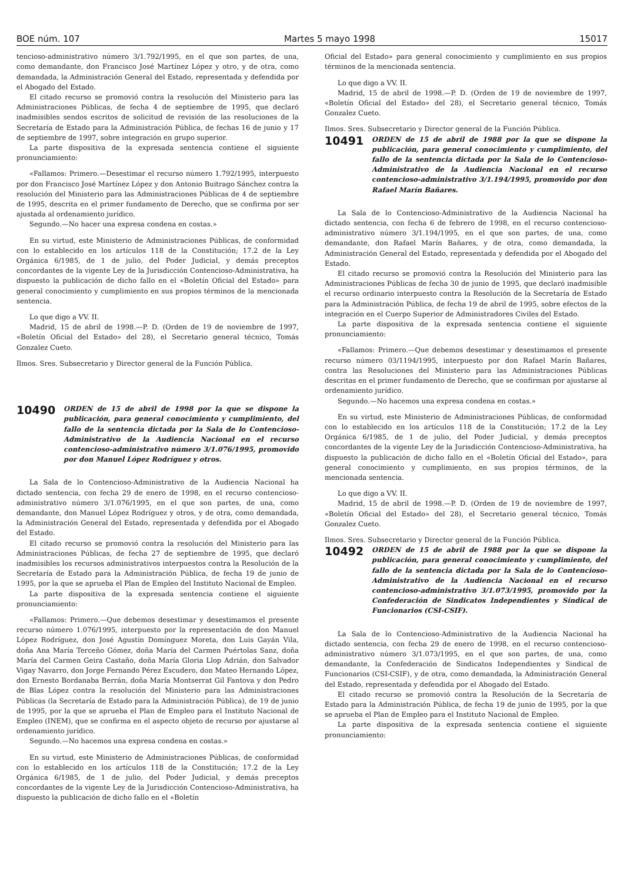BOE núm. 107 Martes 5 mayo 1998 15017
tencioso-administrativo número 3/1.792/1995, en el que son partes, de una, como demandante, don Francisco José Martínez López y otro, y de otra, como demandada, la Administración General del Estado, representada y defendida por el Abogado del Estado.
El citado recurso se promovió contra la resolución del Ministerio para las Administraciones Públicas, de fecha 4 de septiembre de 1995, que declaró inadmisibles sendos escritos de solicitud de revisión de las resoluciones de la Secretaría de Estado para la Administración Pública, de fechas 16 de junio y 17 de septiembre de 1997, sobre integración en grupo superior.
La parte dispositiva de la expresada sentencia contiene el siguiente pronunciamiento:
«Fallamos: Primero.—Desestimar el recurso número 1.792/1995, interpuesto por don Francisco José Martínez López y don Antonio Buitrago Sánchez contra la resolución del Ministerio para las Administraciones Públicas de 4 de septiembre de 1995, descrita en el primer fundamento de Derecho, que se confirma por ser ajustada al ordenamiento jurídico.
Segundo.—No hacer una expresa condena en costas.»
En su virtud, este Ministerio de Administraciones Públicas, de conformidad con lo establecido en los artículos 118 de la Constitución; 17.2 de la Ley Orgánica 6/1985, de 1 de julio, del Poder Judicial, y demás preceptos concordantes de la vigente Ley de la Jurisdicción Contencioso-Administrativa, ha dispuesto la publicación de dicho fallo en el «Boletín Oficial del Estado» para general conocimiento y cumplimiento en sus propios términos de la mencionada sentencia.
Lo que digo a VV. II.
Madrid, 15 de abril de 1998.—P. D. (Orden de 19 de noviembre de 1997, «Boletín Oficial del Estado» del 28), el Secretario general técnico, Tomás Gonzalez Cueto.
Ilmos. Sres. Subsecretario y Director general de la Función Pública.
10490
ORDEN de 15 de abril de 1998 por la que se dispone la publicación, para general conocimiento y cumplimiento, del fallo de la sentencia dictada por la Sala de lo Contencioso-Administrativo de la Audiencia Nacional en el recurso contencioso-administrativo número 3/1.076/1995, promovido por don Manuel López Rodríguez y otros.
La Sala de lo Contencioso-Administrativo de la Audiencia Nacional ha dictado sentencia, con fecha 29 de enero de 1998, en el recurso contencioso-administrativo número 3/1.076/1995, en el que son partes, de una, como demandante, don Manuel López Rodríguez y otros, y de otra, como demandada, la Administración General del Estado, representada y defendida por el Abogado del Estado.
El citado recurso se promovió contra la resolución del Ministerio para las Administraciones Públicas, de fecha 27 de septiembre de 1995, que declaró inadmisibles los recursos administrativos interpuestos contra la Resolución de la Secretaría de Estado para la Administración Pública, de fecha 19 de junio de 1995, por la que se aprueba el Plan de Empleo del Instituto Nacional de Empleo.
La parte dispositiva de la expresada sentencia contiene el siguiente pronunciamiento:
«Fallamos: Primero.—Que debemos desestimar y desestimamos el presente recurso número 1.076/1995, interpuesto por la representación de don Manuel López Rodríguez, don José Agustín Domínguez Moreta, don Luis Gayán Vila, doña Ana María Terceño Gómez, doña María del Carmen Puértolas Sanz, doña María del Carmen Geira Castaño, doña María Gloria Llop Adrián, don Salvador Vigay Navarro, don Jorge Fernando Pérez Escudero, don Mateo Hernando López, don Ernesto Bordanaba Berrán, doña María Montserrat Gil Fantova y don Pedro de Blas López contra la resolución del Ministerio para las Administraciones Públicas (la Secretaría de Estado para la Administración Pública), de 19 de junio de 1995, por la que se aprueba el Plan de Empleo para el Instituto Nacional de Empleo (INEM), que se confirma en el aspecto objeto de recurso por ajustarse al ordenamiento jurídico.
Segundo.—No hacemos una expresa condena en costas.»
En su virtud, este Ministerio de Administraciones Públicas, de conformidad con lo establecido en los artículos 118 de la Constitución; 17.2 de la Ley Orgánica 6/1985, de 1 de julio, del Poder Judicial, y demás preceptos concordantes de la vigente Ley de la Jurisdicción Contencioso-Administrativa, ha dispuesto la publicación de dicho fallo en el «Boletín
Oficial del Estado» para general conocimiento y cumplimiento en sus propios términos de la mencionada sentencia.
Lo que digo a VV. II.
Madrid, 15 de abril de 1998.—P. D. (Orden de 19 de noviembre de 1997, «Boletín Oficial del Estado» del 28), el Secretario general técnico, Tomás Gonzalez Cueto.
Ilmos. Sres. Subsecretario y Director general de la Función Pública.
10491
ORDEN de 15 de abril de 1988 por la que se dispone la publicación, para general conocimiento y cumplimiento, del fallo de la sentencia dictada por la Sala de lo Contencioso-Administrativo de la Audiencia Nacional en el recurso contencioso-administrativo 3/1.194/1995, promovido por don Rafael Marín Bañares.
La Sala de lo Contencioso-Administrativo de la Audiencia Nacional ha dictado sentencia, con fecha 6 de febrero de 1998, en el recurso contencioso-administrativo número 3/1.194/1995, en el que son partes, de una, como demandante, don Rafael Marín Bañares, y de otra, como demandada, la Administración General del Estado, representada y defendida por el Abogado del Estado.
El citado recurso se promovió contra la Resolución del Ministerio para las Administraciones Públicas de fecha 30 de junio de 1995, que declaró inadmisible el recurso ordinario interpuesto contra la Resolución de la Secretaría de Estado para la Administración Pública, de fecha 19 de abril de 1995, sobre efectos de la integración en el Cuerpo Superior de Administradores Civiles del Estado.
La parte dispositiva de la expresada sentencia contiene el siguiente pronunciamiento:
«Fallamos: Primero.—Que debemos desestimar y desestimamos el presente recurso número 03/1194/1995, interpuesto por don Rafael Marín Bañares, contra las Resoluciones del Ministerio para las Administraciones Públicas descritas en el primer fundamento de Derecho, que se confirman por ajustarse al ordenamiento jurídico.
Segundo.—No hacemos una expresa condena en costas.»
En su virtud, este Ministerio de Administraciones Públicas, de conformidad con lo establecido en los artículos 118 de la Constitución; 17.2 de la Ley Orgánica 6/1985, de 1 de julio, del Poder Judicial, y demás preceptos concordantes de la vigente Ley de la Jurisdicción Contencioso-Administrativa, ha dispuesto la publicación de dicho fallo en el «Boletín Oficial del Estado», para general conocimiento y cumplimiento, en sus propios términos, de la mencionada sentencia.
Lo que digo a VV. II.
Madrid, 15 de abril de 1998.—P. D. (Orden de 19 de noviembre de 1997, «Boletín Oficial del Estado» del 28), el Secretario general técnico, Tomás Gonzalez Cueto.
Ilmos. Sres. Subsecretario y Director general de la Función Pública.
10492
ORDEN de 15 de abril de 1988 por la que se dispone la publicación, para general conocimiento y cumplimiento, del fallo de la sentencia dictada por la Sala de lo Contencioso-Administrativo de la Audiencia Nacional en el recurso contencioso-administrativo 3/1.073/1995, promovido por la Confederación de Sindicatos Independientes y Sindical de Funcionarios (CSI-CSIF).
La Sala de lo Contencioso-Administrativo de la Audiencia Nacional ha dictado sentencia, con fecha 29 de enero de 1998, en el recurso contencioso-administrativo número 3/1.073/1995, en el que son partes, de una, como demandante, la Confederación de Sindicatos Independientes y Sindical de Funcionarios (CSI-CSIF), y de otra, como demandada, la Administración General del Estado, representada y defendida por el Abogado del Estado.
El citado recurso se promovió contra la Resolución de la Secretaría de Estado para la Administración Pública, de fecha 19 de junio de 1995, por la que se aprueba el Plan de Empleo para el Instituto Nacional de Empleo.
La parte dispositiva de la expresada sentencia contiene el siguiente pronunciamiento: